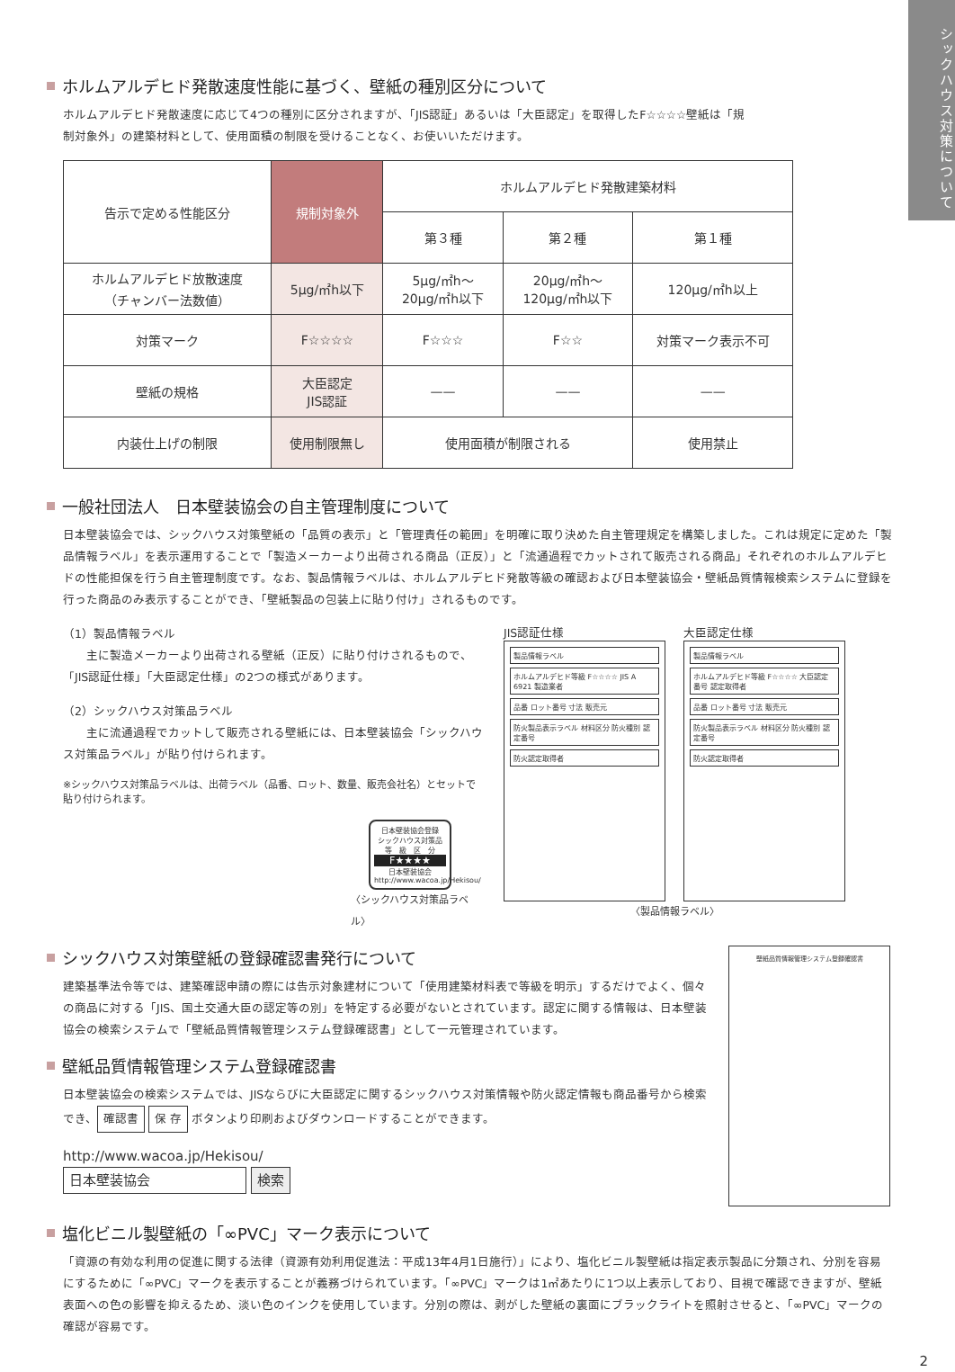シックハウス対策について
ホルムアルデヒド発散速度性能に基づく、壁紙の種別区分について
ホルムアルデヒド発散速度に応じて4つの種別に区分されますが、「JIS認証」あるいは「大臣認定」を取得したF☆☆☆☆壁紙は「規
制対象外」の建築材料として、使用面積の制限を受けることなく、お使いいただけます。
| 告示で定める性能区分 | 規制対象外 | ホルムアルデヒド発散建築材料 | | |
| --- | --- | --- | --- | --- |
| | | 第３種 | 第２種 | 第１種 |
| ホルムアルデヒド放散速度 （チャンバー法数値） | 5μg/㎡h以下 | 5μg/㎡h〜 20μg/㎡h以下 | 20μg/㎡h〜 120μg/㎡h以下 | 120μg/㎡h以上 |
| 対策マーク | F☆☆☆☆ | F☆☆☆ | F☆☆ | 対策マーク表示不可 |
| 壁紙の規格 | 大臣認定 JIS認証 | —— | —— | —— |
| 内装仕上げの制限 | 使用制限無し | 使用面積が制限される | | 使用禁止 |
一般社団法人　日本壁装協会の自主管理制度について
日本壁装協会では、シックハウス対策壁紙の「品質の表示」と「管理責任の範囲」を明確に取り決めた自主管理規定を構築しました。これは規定に定めた「製品情報ラベル」を表示運用することで「製造メーカーより出荷される商品（正反）」と「流通過程でカットされて販売される商品」それぞれのホルムアルデヒドの性能担保を行う自主管理制度です。なお、製品情報ラベルは、ホルムアルデヒド発散等級の確認および日本壁装協会・壁紙品質情報検索システムに登録を行った商品のみ表示することができ、「壁紙製品の包装上に貼り付け」されるものです。
（1）製品情報ラベル
　　主に製造メーカーより出荷される壁紙（正反）に貼り付けされるもので、「JIS認証仕様」「大臣認定仕様」の2つの様式があります。
（2）シックハウス対策品ラベル
　　主に流通過程でカットして販売される壁紙には、日本壁装協会「シックハウス対策品ラベル」が貼り付けられます。
※シックハウス対策品ラベルは、出荷ラベル（品番、ロット、数量、販売会社名）とセットで貼り付けられます。
日本壁装協会登録
シックハウス対策品
等　級　区　分
F★★★★
日本壁装協会
http://www.wacoa.jp/Hekisou/
〈シックハウス対策品ラベル〉
JIS認証仕様
製品情報ラベル
ホルムアルデヒド等級 F☆☆☆☆ JIS A 6921 製造業者
品番 ロット番号 寸法 販売元
防火製品表示ラベル 材料区分 防火種別 認定番号
防火認定取得者
大臣認定仕様
製品情報ラベル
ホルムアルデヒド等級 F☆☆☆☆ 大臣認定番号 認定取得者
品番 ロット番号 寸法 販売元
防火製品表示ラベル 材料区分 防火種別 認定番号
防火認定取得者
〈製品情報ラベル〉
シックハウス対策壁紙の登録確認書発行について
建築基準法令等では、建築確認申請の際には告示対象建材について「使用建築材料表で等級を明示」するだけでよく、個々の商品に対する「JIS、国土交通大臣の認定等の別」を特定する必要がないとされています。認定に関する情報は、日本壁装協会の検索システムで「壁紙品質情報管理システム登録確認書」として一元管理されています。
壁紙品質情報管理システム登録確認書
日本壁装協会の検索システムでは、JISならびに大臣認定に関するシックハウス対策情報や防火認定情報も商品番号から検索でき、 確認書 保 存 ボタンより印刷およびダウンロードすることができます。
http://www.wacoa.jp/Hekisou/
日本壁装協会 検索
壁紙品質情報管理システム登録確認書
塩化ビニル製壁紙の「∞PVC」マーク表示について
「資源の有効な利用の促進に関する法律（資源有効利用促進法：平成13年4月1日施行）」により、塩化ビニル製壁紙は指定表示製品に分類され、分別を容易にするために「∞PVC」マークを表示することが義務づけられています。「∞PVC」マークは1㎡あたりに1つ以上表示しており、目視で確認できますが、壁紙表面への色の影響を抑えるため、淡い色のインクを使用しています。分別の際は、剥がした壁紙の裏面にブラックライトを照射させると、「∞PVC」マークの確認が容易です。
2